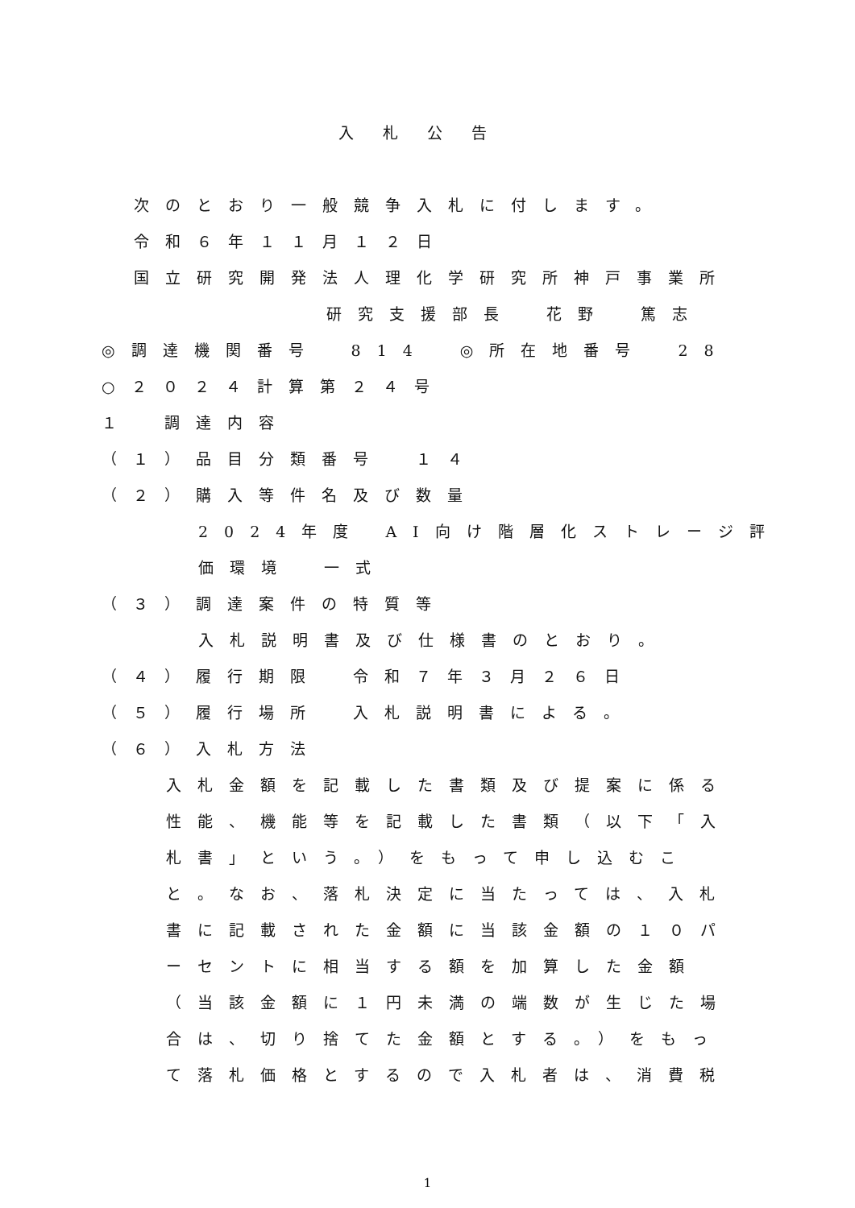入札公告
次のとおり一般競争入札に付します。
令和６年１１月１２日
国立研究開発法人理化学研究所神戸事業所
研究支援部長　花野　篤志
◎調達機関番号　814　◎所在地番号　28
○２０２４計算第２４号
１　調達内容
（１）品目分類番号　１４
（２）購入等件名及び数量
2024年度 AI向け階層化ストレージ評
価環境　一式
（３）調達案件の特質等
入札説明書及び仕様書のとおり。
（４）履行期限　令和７年３月２６日
（５）履行場所　入札説明書による。
（６）入札方法
入札金額を記載した書類及び提案に係る
性能、機能等を記載した書類（以下「入
札書」という。）をもって申し込むこ
と。なお、落札決定に当たっては、入札
書に記載された金額に当該金額の１０パ
ーセントに相当する額を加算した金額
（当該金額に１円未満の端数が生じた場
合は、切り捨てた金額とする。）をもっ
て落札価格とするので入札者は、消費税
1